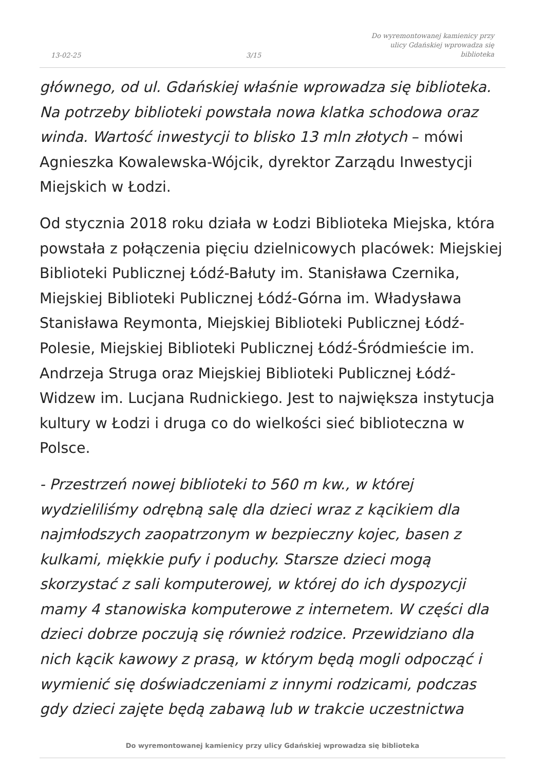13-02-25
3/15
Do wyremontowanej kamienicy przy
ulicy Gdańskiej wprowadza się
biblioteka
głównego, od ul. Gdańskiej właśnie wprowadza się biblioteka. Na potrzeby biblioteki powstała nowa klatka schodowa oraz winda. Wartość inwestycji to blisko 13 mln złotych – mówi Agnieszka Kowalewska-Wójcik, dyrektor Zarządu Inwestycji Miejskich w Łodzi.
Od stycznia 2018 roku działa w Łodzi Biblioteka Miejska, która powstała z połączenia pięciu dzielnicowych placówek: Miejskiej Biblioteki Publicznej Łódź-Bałuty im. Stanisława Czernika, Miejskiej Biblioteki Publicznej Łódź-Górna im. Władysława Stanisława Reymonta, Miejskiej Biblioteki Publicznej Łódź-Polesie, Miejskiej Biblioteki Publicznej Łódź-Śródmieście im. Andrzeja Struga oraz Miejskiej Biblioteki Publicznej Łódź-Widzew im. Lucjana Rudnickiego. Jest to największa instytucja kultury w Łodzi i druga co do wielkości sieć biblioteczna w Polsce.
- Przestrzeń nowej biblioteki to 560 m kw., w której wydzieliliśmy odrębną salę dla dzieci wraz z kącikiem dla najmłodszych zaopatrzonym w bezpieczny kojec, basen z kulkami, miękkie pufy i poduchy. Starsze dzieci mogą skorzystać z sali komputerowej, w której do ich dyspozycji mamy 4 stanowiska komputerowe z internetem. W części dla dzieci dobrze poczują się również rodzice. Przewidziano dla nich kącik kawowy z prasą, w którym będą mogli odpocząć i wymienić się doświadczeniami z innymi rodzicami, podczas gdy dzieci zajęte będą zabawą lub w trakcie uczestnictwa
Do wyremontowanej kamienicy przy ulicy Gdańskiej wprowadza się biblioteka